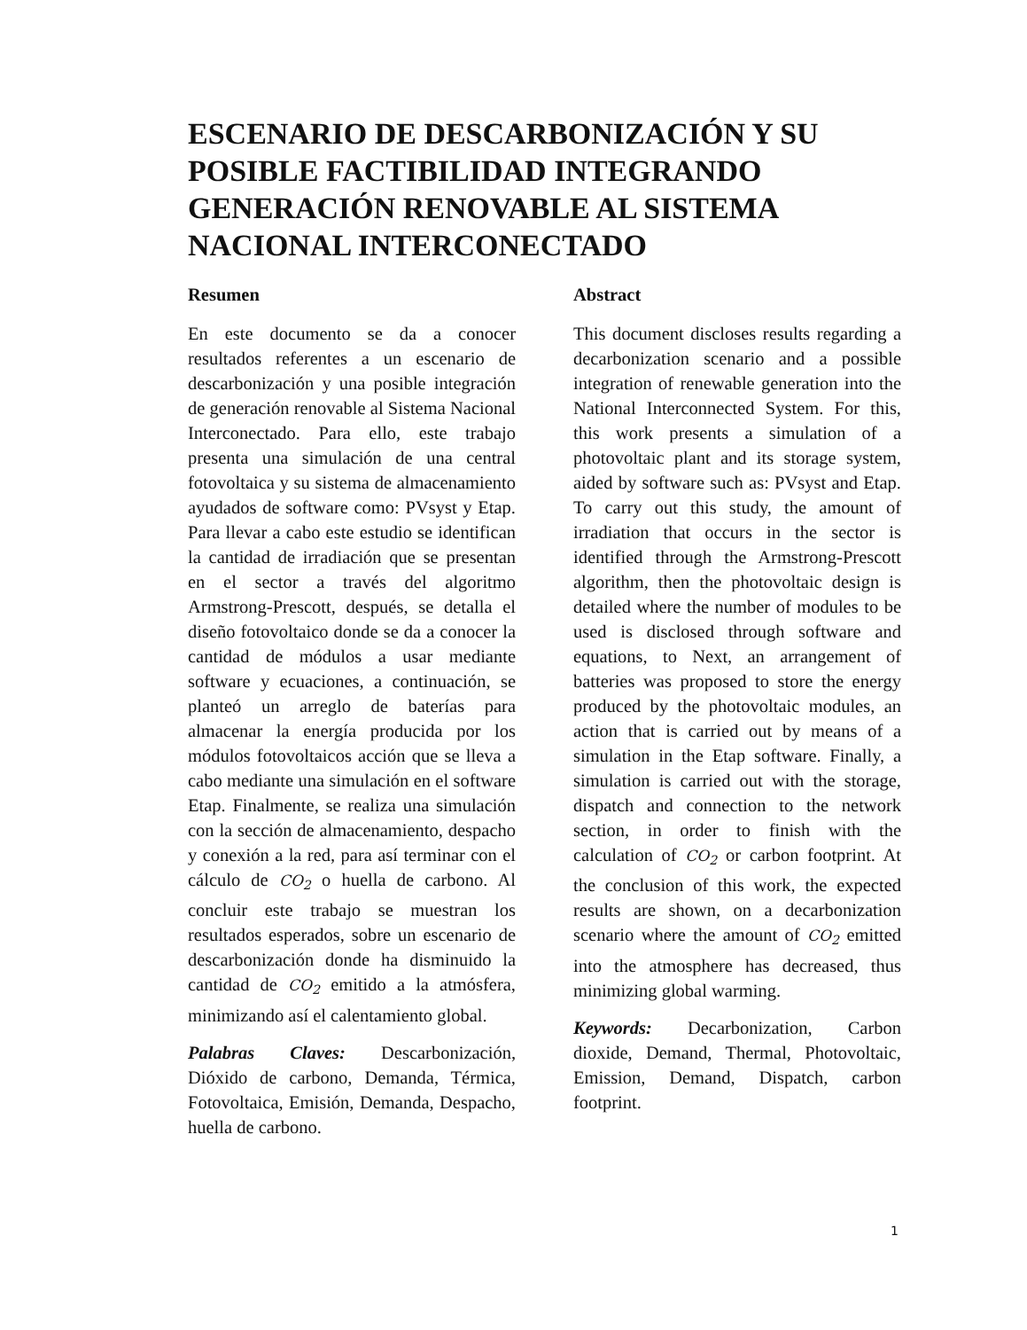ESCENARIO DE DESCARBONIZACIÓN Y SU POSIBLE FACTIBILIDAD INTEGRANDO GENERACIÓN RENOVABLE AL SISTEMA NACIONAL INTERCONECTADO
Resumen
En este documento se da a conocer resultados referentes a un escenario de descarbonización y una posible integración de generación renovable al Sistema Nacional Interconectado. Para ello, este trabajo presenta una simulación de una central fotovoltaica y su sistema de almacenamiento ayudados de software como: PVsyst y Etap. Para llevar a cabo este estudio se identifican la cantidad de irradiación que se presentan en el sector a través del algoritmo Armstrong-Prescott, después, se detalla el diseño fotovoltaico donde se da a conocer la cantidad de módulos a usar mediante software y ecuaciones, a continuación, se planteó un arreglo de baterías para almacenar la energía producida por los módulos fotovoltaicos acción que se lleva a cabo mediante una simulación en el software Etap. Finalmente, se realiza una simulación con la sección de almacenamiento, despacho y conexión a la red, para así terminar con el cálculo de CO<sub>2</sub> o huella de carbono. Al concluir este trabajo se muestran los resultados esperados, sobre un escenario de descarbonización donde ha disminuido la cantidad de CO<sub>2</sub> emitido a la atmósfera, minimizando así el calentamiento global.
Palabras Claves: Descarbonización, Dióxido de carbono, Demanda, Térmica, Fotovoltaica, Emisión, Demanda, Despacho, huella de carbono.
Abstract
This document discloses results regarding a decarbonization scenario and a possible integration of renewable generation into the National Interconnected System. For this, this work presents a simulation of a photovoltaic plant and its storage system, aided by software such as: PVsyst and Etap. To carry out this study, the amount of irradiation that occurs in the sector is identified through the Armstrong-Prescott algorithm, then the photovoltaic design is detailed where the number of modules to be used is disclosed through software and equations, to Next, an arrangement of batteries was proposed to store the energy produced by the photovoltaic modules, an action that is carried out by means of a simulation in the Etap software. Finally, a simulation is carried out with the storage, dispatch and connection to the network section, in order to finish with the calculation of CO<sub>2</sub> or carbon footprint. At the conclusion of this work, the expected results are shown, on a decarbonization scenario where the amount of CO<sub>2</sub> emitted into the atmosphere has decreased, thus minimizing global warming.
Keywords: Decarbonization, Carbon dioxide, Demand, Thermal, Photovoltaic, Emission, Demand, Dispatch, carbon footprint.
1